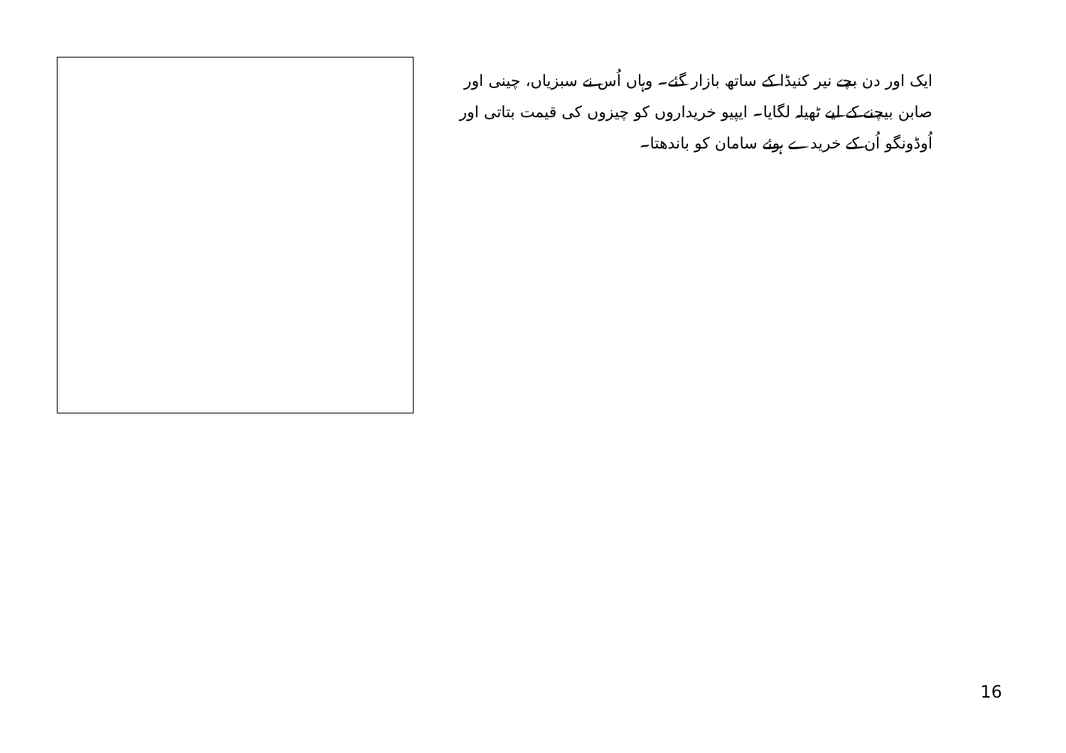ایک اور دن بچے نیر کنیڈا کے ساتھ بازار گئے۔ وہاں اُس نے سبزیاں، چینی اور صابن بیچنے کے لیے ٹھیلہ لگایا۔ ایپیو خریداروں کو چیزوں کی قیمت بتاتی اور اُوڈونگو اُن کے خریدے ہوئے سامان کو باندھتا۔
16